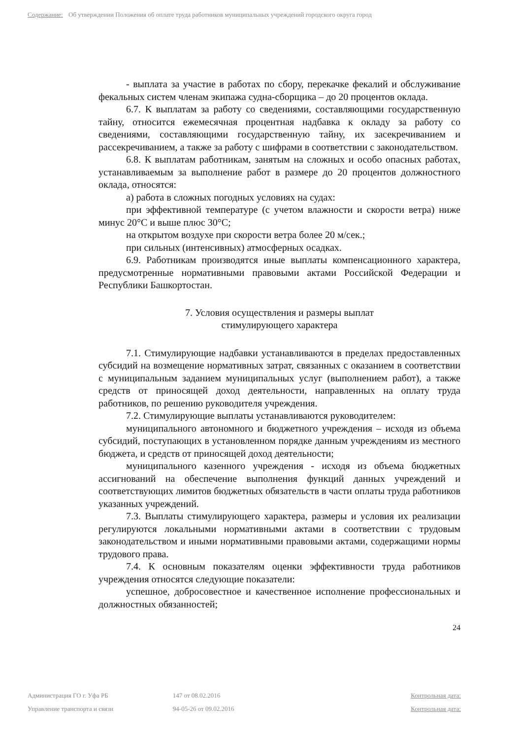Содержание: Об утверждении Положения об оплате труда работников муниципальных учреждений городского округа город
- выплата за участие в работах по сбору, перекачке фекалий и обслуживание фекальных систем членам экипажа судна-сборщика – до 20 процентов оклада.
6.7. К выплатам за работу со сведениями, составляющими государственную тайну, относится ежемесячная процентная надбавка к окладу за работу со сведениями, составляющими государственную тайну, их засекречиванием и рассекречиванием, а также за работу с шифрами в соответствии с законодательством.
6.8. К выплатам работникам, занятым на сложных и особо опасных работах, устанавливаемым за выполнение работ в размере до 20 процентов должностного оклада, относятся:
а) работа в сложных погодных условиях на судах:
при эффективной температуре (с учетом влажности и скорости ветра) ниже минус 20°С и выше плюс 30°С;
на открытом воздухе при скорости ветра более 20 м/сек.;
при сильных (интенсивных) атмосферных осадках.
6.9. Работникам производятся иные выплаты компенсационного характера, предусмотренные нормативными правовыми актами Российской Федерации и Республики Башкортостан.
7. Условия осуществления и размеры выплат
стимулирующего характера
7.1. Стимулирующие надбавки устанавливаются в пределах предоставленных субсидий на возмещение нормативных затрат, связанных с оказанием в соответствии с муниципальным заданием муниципальных услуг (выполнением работ), а также средств от приносящей доход деятельности, направленных на оплату труда работников, по решению руководителя учреждения.
7.2. Стимулирующие выплаты устанавливаются руководителем:
муниципального автономного и бюджетного учреждения – исходя из объема субсидий, поступающих в установленном порядке данным учреждениям из местного бюджета, и средств от приносящей доход деятельности;
муниципального казенного учреждения - исходя из объема бюджетных ассигнований на обеспечение выполнения функций данных учреждений и соответствующих лимитов бюджетных обязательств в части оплаты труда работников указанных учреждений.
7.3. Выплаты стимулирующего характера, размеры и условия их реализации регулируются локальными нормативными актами в соответствии с трудовым законодательством и иными нормативными правовыми актами, содержащими нормы трудового права.
7.4. К основным показателям оценки эффективности труда работников учреждения относятся следующие показатели:
успешное, добросовестное и качественное исполнение профессиональных и должностных обязанностей;
24
Администрация ГО г. Уфа РБ 147 от 08.02.2016 Контрольная дата:
Управление транспорта и связи 94-05-26 от 09.02.2016 Контрольная дата: